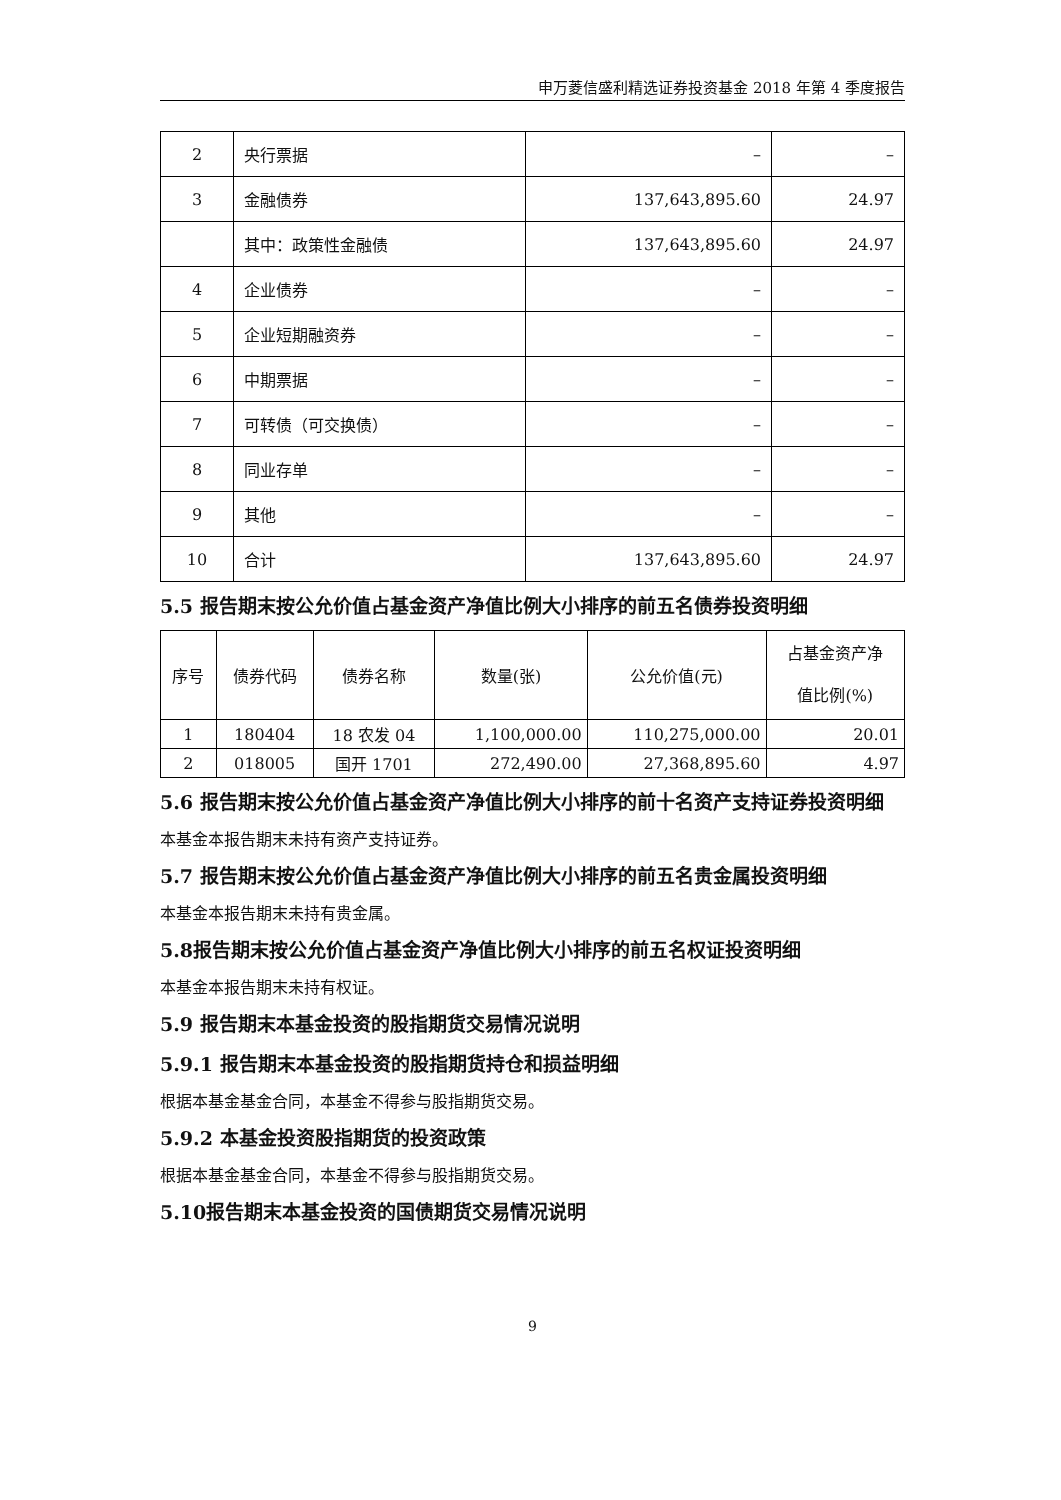申万菱信盛利精选证券投资基金 2018 年第 4 季度报告
| 2 | 央行票据 | – | – |
| 3 | 金融债券 | 137,643,895.60 | 24.97 |
| | 其中：政策性金融债 | 137,643,895.60 | 24.97 |
| 4 | 企业债券 | – | – |
| 5 | 企业短期融资券 | – | – |
| 6 | 中期票据 | – | – |
| 7 | 可转债（可交换债） | – | – |
| 8 | 同业存单 | – | – |
| 9 | 其他 | – | – |
| 10 | 合计 | 137,643,895.60 | 24.97 |
5.5 报告期末按公允价值占基金资产净值比例大小排序的前五名债券投资明细
| 序号 | 债券代码 | 债券名称 | 数量(张) | 公允价值(元) | 占基金资产净 值比例(%) |
| --- | --- | --- | --- | --- | --- |
| 1 | 180404 | 18 农发 04 | 1,100,000.00 | 110,275,000.00 | 20.01 |
| 2 | 018005 | 国开 1701 | 272,490.00 | 27,368,895.60 | 4.97 |
5.6 报告期末按公允价值占基金资产净值比例大小排序的前十名资产支持证券投资明细
本基金本报告期末未持有资产支持证券。
5.7 报告期末按公允价值占基金资产净值比例大小排序的前五名贵金属投资明细
本基金本报告期末未持有贵金属。
5.8报告期末按公允价值占基金资产净值比例大小排序的前五名权证投资明细
本基金本报告期末未持有权证。
5.9 报告期末本基金投资的股指期货交易情况说明
5.9.1 报告期末本基金投资的股指期货持仓和损益明细
根据本基金基金合同，本基金不得参与股指期货交易。
5.9.2 本基金投资股指期货的投资政策
根据本基金基金合同，本基金不得参与股指期货交易。
5.10报告期末本基金投资的国债期货交易情况说明
9